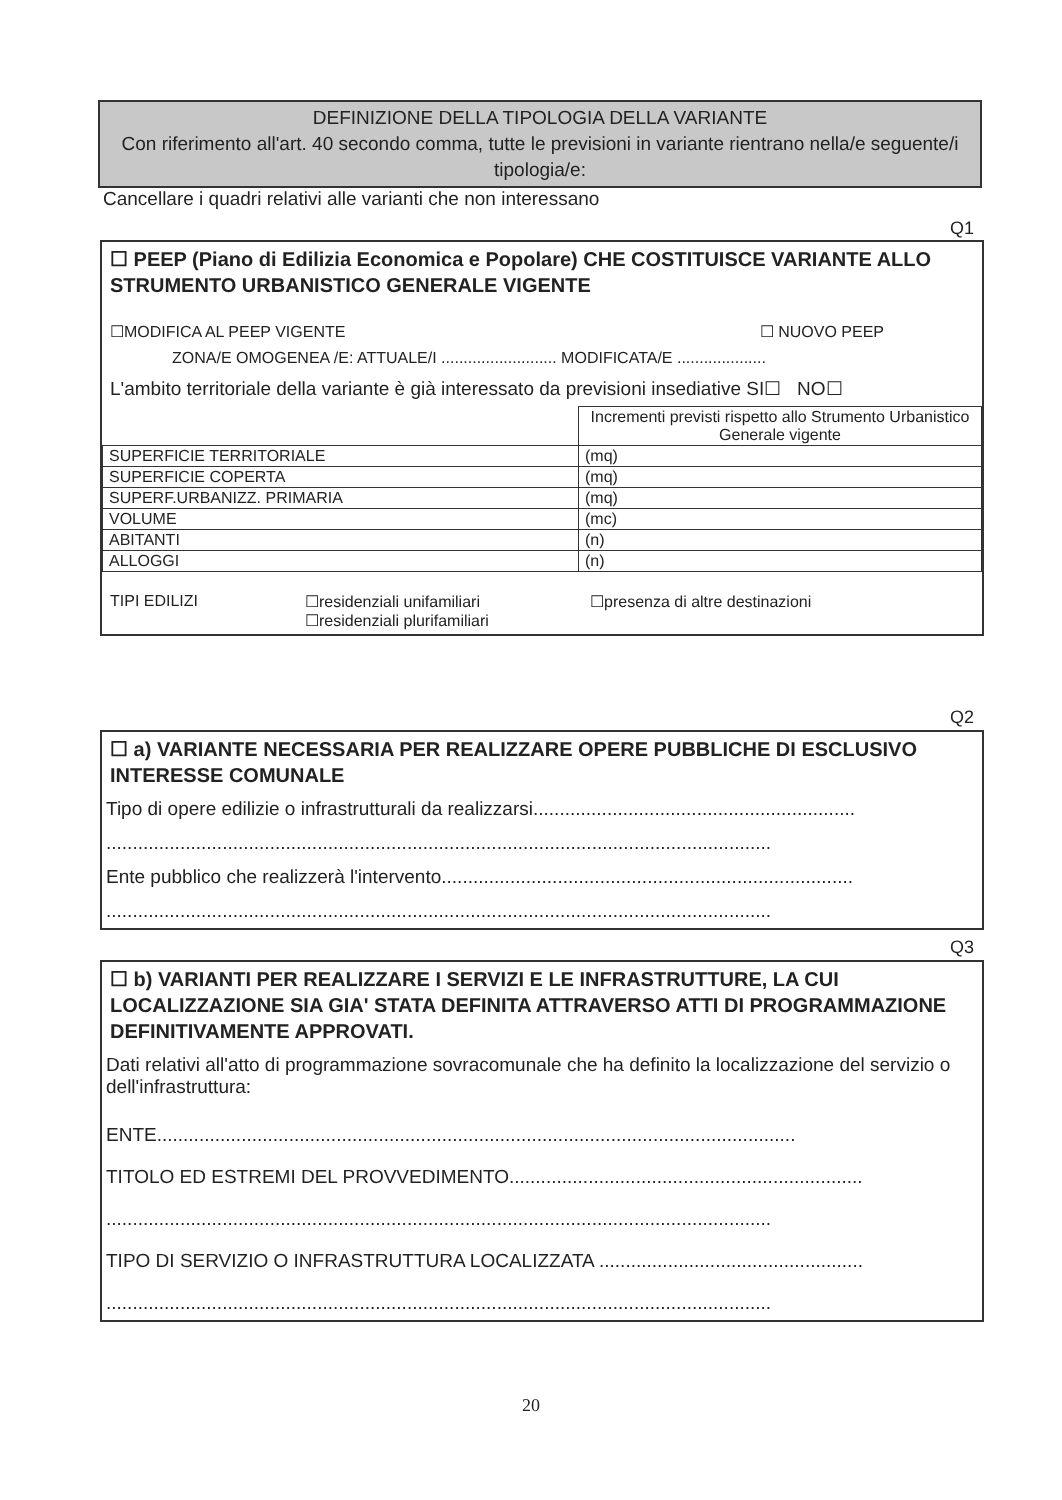DEFINIZIONE DELLA TIPOLOGIA DELLA VARIANTE
Con riferimento all'art. 40 secondo comma, tutte le previsioni in variante rientrano nella/e seguente/i tipologia/e:
Cancellare i quadri relativi alle varianti che non interessano
Q1
☐ PEEP (Piano di Edilizia Economica e Popolare) CHE COSTITUISCE VARIANTE ALLO STRUMENTO URBANISTICO GENERALE VIGENTE
☐MODIFICA AL PEEP VIGENTE ☐ NUOVO PEEP
ZONA/E OMOGENEA /E: ATTUALE/I .......................... MODIFICATA/E ....................
L'ambito territoriale della variante è già interessato da previsioni insediative SI☐ NO☐
| | Incrementi previsti rispetto allo Strumento Urbanistico Generale vigente |
| SUPERFICIE TERRITORIALE | (mq) |
| SUPERFICIE COPERTA | (mq) |
| SUPERF.URBANIZZ. PRIMARIA | (mq) |
| VOLUME | (mc) |
| ABITANTI | (n) |
| ALLOGGI | (n) |
TIPI EDILIZI ☐residenziali unifamiliari
☐residenziali plurifamiliari ☐presenza di altre destinazioni
Q2
☐ a) VARIANTE NECESSARIA PER REALIZZARE OPERE PUBBLICHE DI ESCLUSIVO INTERESSE COMUNALE
Tipo di opere edilizie o infrastrutturali da realizzarsi.............................................................
..............................................................................................................................
Ente pubblico che realizzerà l'intervento..............................................................................
..............................................................................................................................
Q3
☐ b) VARIANTI PER REALIZZARE I SERVIZI E LE INFRASTRUTTURE, LA CUI LOCALIZZAZIONE SIA GIA' STATA DEFINITA ATTRAVERSO ATTI DI PROGRAMMAZIONE DEFINITIVAMENTE APPROVATI.
Dati relativi all'atto di programmazione sovracomunale che ha definito la localizzazione del servizio o dell'infrastruttura:
ENTE.........................................................................................................................
TITOLO ED ESTREMI DEL PROVVEDIMENTO...................................................................
..............................................................................................................................
TIPO DI SERVIZIO O INFRASTRUTTURA LOCALIZZATA ..................................................
..............................................................................................................................
20